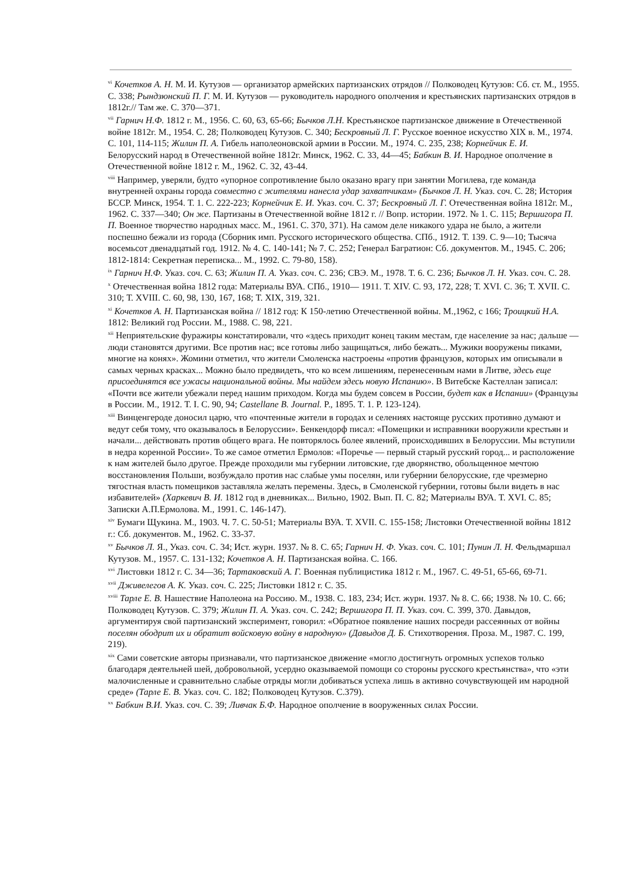<sup>vi</sup> Кочетков А. Н. М. И. Кутузов — организатор армейских партизанских отрядов // Полководец Кутузов: Сб. ст. М., 1955. С. 338; Рындзюнский П. Г. М. И. Кутузов — руководитель народного ополчения и крестьянских партизанских отрядов в 1812г.// Там же. С. 370—371.
<sup>vii</sup> Гарнич Н.Ф. 1812 г. М., 1956. С. 60, 63, 65-66; Бычков Л.Н. Крестьянское партизанское движение в Отечественной войне 1812г. М., 1954. С. 28; Полководец Кутузов. С. 340; Бескровный Л. Г. Русское военное искусство XIX в. М., 1974. С. 101, 114-115; Жилин П. А. Гибель наполеоновской армии в России. М., 1974. С. 235, 238; Корнейчик Е. И. Белорусский народ в Отечественной войне 1812г. Минск, 1962. С. 33, 44—45; Бабкин В. И. Народное ополчение в Отечественной войне 1812 г. М., 1962. С. 32, 43-44.
<sup>viii</sup> Например, уверяли, будто «упорное сопротивление было оказано врагу при занятии Могилева, где команда внутренней охраны города совместно с жителями нанесла удар захватчикам» (Бычков Л. Н. Указ. соч. С. 28; История БССР. Минск, 1954. Т. 1. С. 222-223; Корнейчик Е. И. Указ. соч. С. 37; Бескровный Л. Г. Отечественная война 1812г. М., 1962. С. 337—340; Он же. Партизаны в Отечественной войне 1812 г. // Вопр. истории. 1972. № 1. С. 115; Вершигора П. П. Военное творчество народных масс. М., 1961. С. 370, 371). На самом деле никакого удара не было, а жители поспешно бежали из города (Сборник имп. Русского исторического общества. СПб., 1912. Т. 139. С. 9—10; Тысяча восемьсот двенадцатый год. 1912. № 4. С. 140-141; № 7. С. 252; Генерал Багратион: Сб. документов. М., 1945. С. 206; 1812-1814: Секретная переписка... М., 1992. С. 79-80, 158).
<sup>ix</sup> Гарнич Н.Ф. Указ. соч. С. 63; Жилин П. А. Указ. соч. С. 236; СВЭ. М., 1978. Т. 6. С. 236; Бычков Л. Н. Указ. соч. С. 28.
<sup>x</sup> Отечественная война 1812 года: Материалы ВУА. СПб., 1910— 1911. Т. XIV. С. 93, 172, 228; Т. XVI. С. 36; Т. XVII. С. 310; Т. XVIII. С. 60, 98, 130, 167, 168; Т. XIX, 319, 321.
<sup>xi</sup> Кочетков А. Н. Партизанская война // 1812 год: К 150-летию Отечественной войны. М.,1962, с 166; Троицкий Н.А. 1812: Великий год России. М., 1988. С. 98, 221.
<sup>xii</sup> Неприятельские фуражиры констатировали, что «здесь приходит конец таким местам, где население за нас; дальше — люди становятся другими. Все против нас; все готовы либо защищаться, либо бежать... Мужики вооружены пиками, многие на конях». Жомини отметил, что жители Смоленска настроены «против французов, которых им описывали в самых черных красках... Можно было предвидеть, что ко всем лишениям, перенесенным нами в Литве, здесь еще присоединятся все ужасы национальной войны. Мы найдем здесь новую Испанию». В Витебске Кастеллан записал: «Почти все жители убежали перед нашим приходом. Когда мы будем совсем в России, будет как в Испании» (Французы в России. М., 1912. Т. I. С. 90, 94; Castellane B. Journal. P., 1895. T. 1. P. 123-124).
<sup>xiii</sup> Винценгероде доносил царю, что «почтенные жители в городах и селениях настояще русских противно думают и ведут себя тому, что оказывалось в Белоруссии». Бенкендорф писал: «Помещики и исправники вооружили крестьян и начали... действовать против общего врага. Не повторялось более явлений, происходивших в Белоруссии. Мы вступили в недра коренной России». То же самое отметил Ермолов: «Поречье — первый старый русский город... и расположение к нам жителей было другое. Прежде проходили мы губернии литовские, где дворянство, обольщенное мечтою восстановления Польши, возбуждало против нас слабые умы поселян, или губернии белорусские, где чрезмерно тягостная власть помещиков заставляла желать перемены. Здесь, в Смоленской губернии, готовы были видеть в нас избавителей» (Харкевич В. И. 1812 год в дневниках... Вильно, 1902. Вып. П. С. 82; Материалы ВУА. Т. XVI. С. 85; Записки А.П.Ермолова. М., 1991. С. 146-147).
<sup>xiv</sup> Бумаги Щукина. М., 1903. Ч. 7. С. 50-51; Материалы ВУА. Т. XVII. С. 155-158; Листовки Отечественной войны 1812 г.: Сб. документов. М., 1962. С. 33-37.
<sup>xv</sup> Бычков Л. Я., Указ. соч. С. 34; Ист. журн. 1937. № 8. С. 65; Гарнич Н. Ф. Указ. соч. С. 101; Пунин Л. Н. Фельдмаршал Кутузов. М., 1957. С. 131-132; Кочетков А. Н. Партизанская война. С. 166.
<sup>xvi</sup> Листовки 1812 г. С. 34—36; Тартаковский А. Г. Военная публицистика 1812 г. М., 1967. С. 49-51, 65-66, 69-71.
<sup>xvii</sup> Дживелегов А. К. Указ. соч. С. 225; Листовки 1812 г. С. 35.
<sup>xviii</sup> Тарле Е. В. Нашествие Наполеона на Россию. М., 1938. С. 183, 234; Ист. журн. 1937. № 8. С. 66; 1938. № 10. С. 66; Полководец Кутузов. С. 379; Жилин П. А. Указ. соч. С. 242; Вершигора П. П. Указ. соч. С. 399, 370. Давыдов, аргументируя свой партизанский эксперимент, говорил: «Обратное появление наших посреди рассеянных от войны поселян ободрит их и обратит войсковую войну в народную» (Давыдов Д. Б. Стихотворения. Проза. М., 1987. С. 199, 219).
<sup>xix</sup> Сами советские авторы признавали, что партизанское движение «могло достигнуть огромных успехов только благодаря деятельней шей, добровольной, усердно оказываемой помощи со стороны русского крестьянства», что «эти малочисленные и сравнительно слабые отряды могли добиваться успеха лишь в активно сочувствующей им народной среде» (Тарле Е. В. Указ. соч. С. 182; Полководец Кутузов. С.379).
<sup>xx</sup> Бабкин В.И. Указ. соч. С. 39; Ливчак Б.Ф. Народное ополчение в вооруженных силах России.